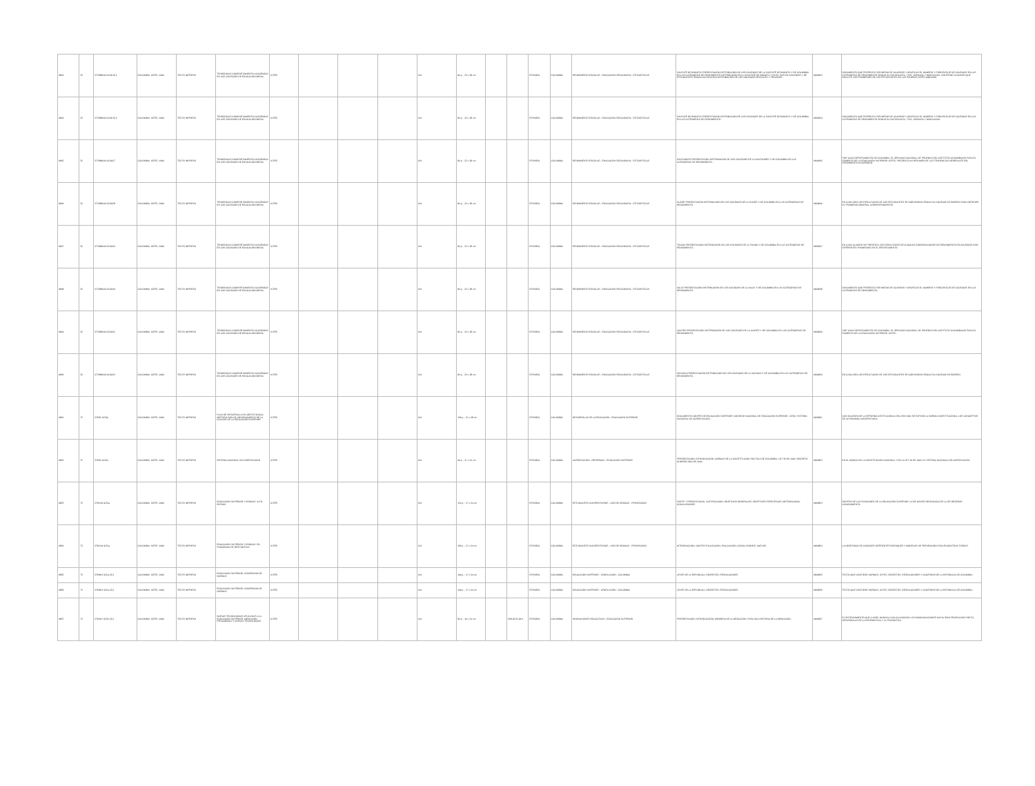| 9843 | 32 | 373.886110 IC29t Ej.1 | COLOMBIA: ICFES, 1999 | TEXTO IMPRESO | TENDENCIAS COMPORTAMIENTO ACADÉMICO EN LOS COLEGIOS DE EDUCACIÓN MEDIA | ICFES | | | | N/A | 84 p. ; 22 x 28 cm | | | ESPAÑOL | COLOMBIA | RENDIMIENTO ESCOLAR - EDUCACIÓN SECUNDARIA - ESTADÍSTICAS | SANTAFÉ DE BOGOTÁ PRESENTACIÓN DISTRIBUCIÓN DE LOS COLEGIOS DE LA SANTAFÉ DE BOGOTÁ Y DE COLOMBIA EN LAS CATEGORÍAS DE RENDIMIENTO DISTRIBUCIÓN EN LA SANTAFÉ DE BOGOTÁ Y EN EL PAÍS DE COLEGIOS Y DE ESTUDIANTES SEGÚN NATURALEZA DISTRIBUCIÓN DE LOS COLEGIOS OFICIALES Y PRIVADOS... | 0009843 | DOCUMENTO QUE PRESENTA POR MEDIO DE CUADROS Y GRÁFICAS EL NÚMERO Y PORCENTAJE DE COLEGIOS EN LAS CATEGORÍAS DE RENDIMIENTO SEGÚN SU NATURALEZA, TIPO, JORNADA Y MODALIDAD, CONTIENE CUADROS QUE INCLUYE LOS PROMEDIOS DE LOS ESTUDIANTES EN LAS PRUEBAS ICFES 1989-1999. |
| 9844 | 32 | 373.886110 IC29t Ej.2 | COLOMBIA: ICFES, 1999 | TEXTO IMPRESO | TENDENCIAS COMPORTAMIENTO ACADÉMICO EN LOS COLEGIOS DE EDUCACIÓN MEDIA | ICFES | | | | N/A | 84 p. ; 22 x 28 cm | | | ESPAÑOL | COLOMBIA | RENDIMIENTO ESCOLAR - EDUCACIÓN SECUNDARIA - ESTADÍSTICAS | SANTAFÉ DE BOGOTÁ PRESENTACIÓN DISTRIBUCIÓN DE LOS COLEGIOS DE LA SANTAFÉ DE BOGOTÁ Y DE COLOMBIA EN LAS CATEGORÍAS DE RENDIMIENTO... | 0009844 | DOCUMENTO QUE PRESENTA POR MEDIO DE CUADROS Y GRÁFICAS EL NÚMERO Y PORCENTAJE DE COLEGIOS EN LAS CATEGORÍAS DE RENDIMIENTO SEGÚN SU NATURALEZA, TIPO, JORNADA Y MODALIDAD. |
| 9845 | 32 | 373.886110 IC29t27 | COLOMBIA: ICFES, 1999 | TEXTO IMPRESO | TENDENCIAS COMPORTAMIENTO ACADÉMICO EN LOS COLEGIOS DE EDUCACIÓN MEDIA | ICFES | | | | N/A | 84 p. ; 22 x 28 cm | | | ESPAÑOL | COLOMBIA | RENDIMIENTO ESCOLAR - EDUCACIÓN SECUNDARIA - ESTADÍSTICAS | SANTANDER PRESENTACIÓN DISTRIBUCIÓN DE LOS COLEGIOS DE LA SANTANDER Y DE COLOMBIA EN LAS CATEGORÍAS DE RENDIMIENTO... | 0009845 | POR CADA DEPARTAMENTO DE COLOMBIA, EL SERVICIO NACIONAL DE PRUEBAS DEL INSTITUTO COLOMBIANO PARA EL FOMENTO DE LA EDUCACIÓN SUPERIOR -ICFES- PRESENTA UN RESUMEN DE LAS TENDENCIAS GENERALES DEL RENDIMIENTO ACADÉMICO. |
| 9846 | 32 | 373.886110 IC29t28 | COLOMBIA: ICFES, 1999 | TEXTO IMPRESO | TENDENCIAS COMPORTAMIENTO ACADÉMICO EN LOS COLEGIOS DE EDUCACIÓN MEDIA | ICFES | | | | N/A | 84 p. ; 22 x 28 cm | | | ESPAÑOL | COLOMBIA | RENDIMIENTO ESCOLAR - EDUCACIÓN SECUNDARIA - ESTADÍSTICAS | SUCRE PRESENTACIÓN DISTRIBUCIÓN DE LOS COLEGIOS DE LA SUCRE Y DE COLOMBIA EN LAS CATEGORÍAS DE RENDIMIENTO... | 0009846 | EN CADA AÑO LOS RESULTADOS DE LOS ESTUDIANTES SE AGRUPARON SEGÚN SU COLEGIO DE EGRESO PARA OBTENER EL PROMEDIO GENERAL CORRESPONDIENTE. |
| 9847 | 32 | 373.886110 IC29t29 | COLOMBIA: ICFES, 1999 | TEXTO IMPRESO | TENDENCIAS COMPORTAMIENTO ACADÉMICO EN LOS COLEGIOS DE EDUCACIÓN MEDIA | ICFES | | | | N/A | 84 p. ; 22 x 28 cm | | | ESPAÑOL | COLOMBIA | RENDIMIENTO ESCOLAR - EDUCACIÓN SECUNDARIA - ESTADÍSTICAS | TOLIMA PRESENTACIÓN DISTRIBUCIÓN DE LOS COLEGIOS DE LA TOLIMA Y DE COLOMBIA EN LAS CATEGORÍAS DE RENDIMIENTO... | 0009847 | EN CADA CUADRO SE PRESENTA LOS RESULTADOS DE ALGUNAS COMPARACIONES DE RENDIMIENTO EN COLEGIOS CON DIFERENTES PROMEDIOS EN EL DEPARTAMENTO. |
| 9848 | 32 | 373.886110 IC29t30 | COLOMBIA: ICFES, 1999 | TEXTO IMPRESO | TENDENCIAS COMPORTAMIENTO ACADÉMICO EN LOS COLEGIOS DE EDUCACIÓN MEDIA | ICFES | | | | N/A | 84 p. ; 22 x 28 cm | | | ESPAÑOL | COLOMBIA | RENDIMIENTO ESCOLAR - EDUCACIÓN SECUNDARIA - ESTADÍSTICAS | VALLE PRESENTACIÓN DISTRIBUCIÓN DE LOS COLEGIOS DE LA VALLE Y DE COLOMBIA EN LAS CATEGORÍAS DE RENDIMIENTO... | 0009848 | DOCUMENTO QUE PRESENTA POR MEDIO DE CUADROS Y GRÁFICAS EL NÚMERO Y PORCENTAJE DE COLEGIOS EN LAS CATEGORÍAS DE RENDIMIENTO. |
| 9849 | 32 | 373.886110 IC29t31 | COLOMBIA: ICFES, 1999 | TEXTO IMPRESO | TENDENCIAS COMPORTAMIENTO ACADÉMICO EN LOS COLEGIOS DE EDUCACIÓN MEDIA | ICFES | | | | N/A | 84 p. ; 22 x 28 cm | | | ESPAÑOL | COLOMBIA | RENDIMIENTO ESCOLAR - EDUCACIÓN SECUNDARIA - ESTADÍSTICAS | VAUPÉS PRESENTACIÓN DISTRIBUCIÓN DE LOS COLEGIOS DE LA VAUPÉS Y DE COLOMBIA EN LAS CATEGORÍAS DE RENDIMIENTO... | 0009849 | POR CADA DEPARTAMENTO DE COLOMBIA, EL SERVICIO NACIONAL DE PRUEBAS DEL INSTITUTO COLOMBIANO PARA EL FOMENTO DE LA EDUCACIÓN SUPERIOR -ICFES-. |
| 9850 | 32 | 373.886110 IC29t32 | COLOMBIA: ICFES, 1999 | TEXTO IMPRESO | TENDENCIAS COMPORTAMIENTO ACADÉMICO EN LOS COLEGIOS DE EDUCACIÓN MEDIA | ICFES | | | | N/A | 84 p. ; 22 x 28 cm | | | ESPAÑOL | COLOMBIA | RENDIMIENTO ESCOLAR - EDUCACIÓN SECUNDARIA - ESTADÍSTICAS | VICHADA PRESENTACIÓN DISTRIBUCIÓN DE LOS COLEGIOS DE LA VICHADA Y DE COLOMBIA EN LAS CATEGORÍAS DE RENDIMIENTO... | 0009850 | EN CADA AÑO LOS RESULTADOS DE LOS ESTUDIANTES SE AGRUPARON SEGÚN SU COLEGIO DE EGRESO. |
| 9851 | 72 | 378.81 IC33p | COLOMBIA: ICFES, 1999 | TEXTO IMPRESO | PLAN DE DESARROLLO EL GESTO SOCIAL: GESTIÓN PARA EL MEJORAMIENTO DE LA CALIDAD DE LA EDUCACIÓN SUPERIOR | ICFES | | | | N/A | 156 p. ; 21 x 28 cm | | | ESPAÑOL | COLOMBIA | DESARROLLO DE LA EDUCACIÓN - EDUCACIÓN SUPERIOR | DOCUMENTO CONPES DE EDUCACIÓN SUPERIOR; CONSEJO NACIONAL DE EDUCACIÓN SUPERIOR - CESU; SISTEMA NACIONAL DE ACREDITACIÓN... | 0009851 | CON OCASIÓN DE LA REFORMA INSTITUCIONAL DEL AÑO 1991 SE EXPIDIÓ LA NORMA CONSTITUCIONAL LOS CONCEPTOS DE AUTONOMÍA UNIVERSITARIA. |
| 9852 | 72 | 378.81 IC33s | COLOMBIA: ICFES, 1999 | TEXTO IMPRESO | SISTEMA NACIONAL DE ACREDITACIÓN | ICFES | | | | N/A | 90 p. ; 17 x 24 cm | | | ESPAÑOL | COLOMBIA | ACREDITACIÓN - REFORMAS - EDUCACIÓN SUPERIOR | PRESENTACIÓN; INTRODUCCIÓN; NORMAS DE LA CONSTITUCIÓN POLÍTICA DE COLOMBIA; LEY 30 DE 1992; DECRETO NÚMERO 2904 DE 1994... | 0009852 | EN EL MARCO DE LA CONSTITUCIÓN NACIONAL Y DE LA LEY 30 DE 1992, EL SISTEMA NACIONAL DE ACREDITACIÓN. |
| 9853 | 73 | 378.019 IC33a | COLOMBIA: ICFES, 1999 | TEXTO IMPRESO | EDUCACIÓN SUPERIOR Y DROGAS: ALTO RIESGO | ICFES | | | | N/A | 124 p. ; 17 x 24 cm | | | ESPAÑOL | COLOMBIA | ESTUDIANTES UNIVERSITARIOS - USO DE DROGAS - PREVENCIÓN | PARTE I; PRESENTACIÓN; JUSTIFICACIÓN; OBJETIVOS GENERALES; OBJETIVOS ESPECÍFICOS; METODOLOGÍA; CONCLUSIONES | 0009853 | DENTRO DE LAS FUNCIONES DE LA EDUCACIÓN SUPERIOR, LA DE MAYOR RELEVANCIA ES LA DE GENERAR CONOCIMIENTO. |
| 9854 | 73 | 378.019 IC33a | COLOMBIA: ICFES, 1999 | TEXTO IMPRESO | EDUCACIÓN SUPERIOR Y DROGAS: EN PROGRAMA DE RESPUESTAS | ICFES | | | | N/A | 118 p. ; 17 x 24 cm | | | ESPAÑOL | COLOMBIA | ESTUDIANTES UNIVERSITARIOS - USO DE DROGAS - PREVENCIÓN | INTRODUCCIÓN; CONTEXTUALIZACIÓN; EVALUACIÓN; CONCLUSIONES; ANEXOS | 0009854 | LA NECESIDAD DE CONOCER DIFERENTES ENFOQUES Y MODELOS DE PREVENCIÓN PARA ENCONTRAR TAREAS. |
| 9855 | 73 | 378.861 IC31e Ej.1 | COLOMBIA: ICFES, 1999 | TEXTO IMPRESO | EDUCACIÓN SUPERIOR: COMPENDIO DE NORMAS | ICFES | | | | N/A | 199 p. ; 17 x 24 cm | | | ESPAÑOL | COLOMBIA | EDUCACIÓN SUPERIOR - LEGISLACIÓN - COLOMBIA | LEYES DE LA REPÚBLICA; DECRETOS; RESOLUCIONES | 0009855 | TEXTO QUE CONTIENE NORMAS, LEYES, DECRETOS, RESOLUCIONES Y ACUERDOS DE LA REPÚBLICA DE COLOMBIA. |
| 9856 | 73 | 378.861 IC31e Ej.2 | COLOMBIA: ICFES, 1999 | TEXTO IMPRESO | EDUCACIÓN SUPERIOR: COMPENDIO DE NORMAS | ICFES | | | | N/A | 199 p. ; 17 x 24 cm | | | ESPAÑOL | COLOMBIA | EDUCACIÓN SUPERIOR - LEGISLACIÓN - COLOMBIA | LEYES DE LA REPÚBLICA; DECRETOS; RESOLUCIONES | 0009856 | TEXTO QUE CONTIENE NORMAS, LEYES, DECRETOS, RESOLUCIONES Y ACUERDOS DE LA REPÚBLICA DE COLOMBIA. |
| 9857 | 73 | 378.007 IC35n Ej.1 | COLOMBIA: ICFES, 1999 | TEXTO IMPRESO | NUEVAS TECNOLOGÍAS APLICADAS A LA EDUCACIÓN SUPERIOR: MEDIACIÓN PEDAGÓGICA Y NUEVAS TECNOLOGÍAS | ICFES | | | | N/A | 84 p. ; 16 x 24 cm | | 958-9279-18-6 | ESPAÑOL | COLOMBIA | INNOVACIONES EDUCATIVAS - EDUCACIÓN SUPERIOR | PRESENTACIÓN; INTRODUCCIÓN; MEMORIA DE LA MEDIACIÓN; PARA UNA HISTORIA DE LA MEDIACIÓN... | 0009857 | EL ENTENDIMIENTO QUE A NIVEL MUNDIAL HAN ALCANZADO LAS COMUNICACIONES NO HA SIDO PROPICIADO POR EL DESARROLLO DE LA INFORMÁTICA Y LA TELEMÁTICA. |